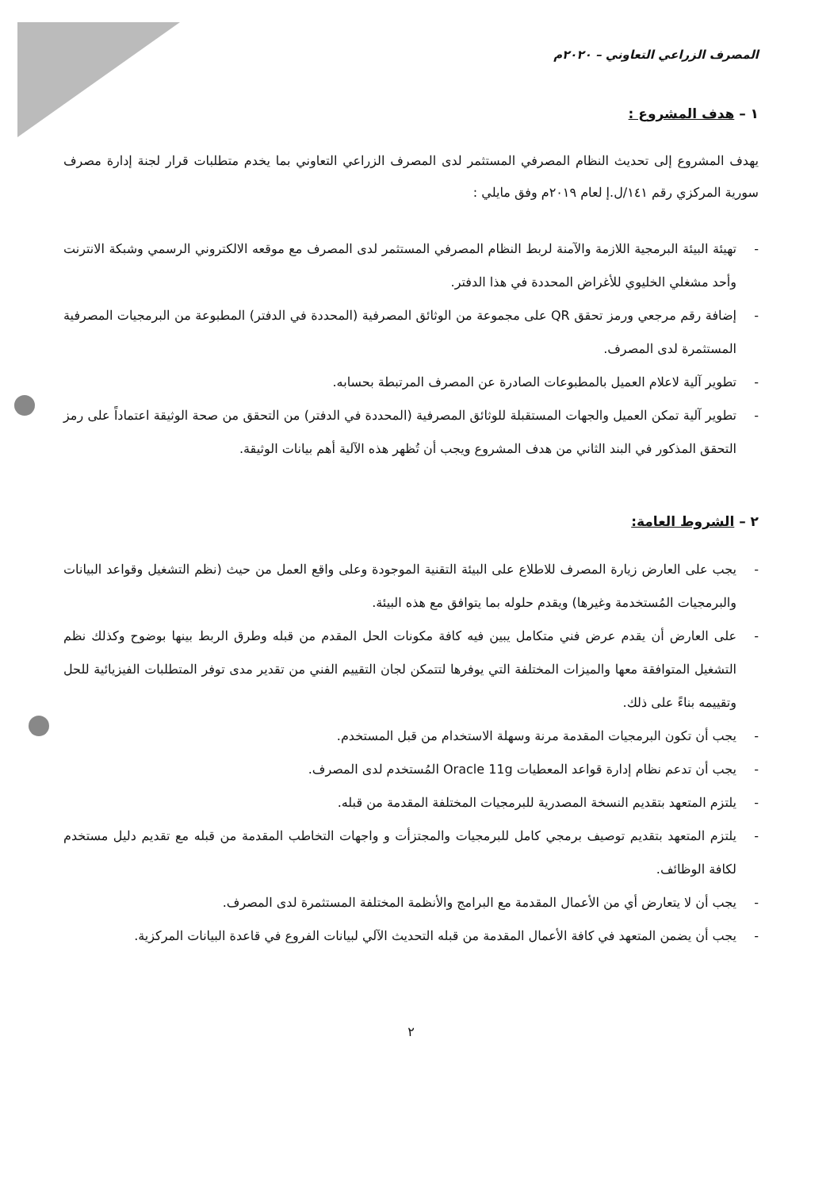المصرف الزراعي التعاوني – ٢٠٢٠م
١ – هدف المشروع :
يهدف المشروع إلى تحديث النظام المصرفي المستثمر لدى المصرف الزراعي التعاوني بما يخدم متطلبات قرار لجنة إدارة مصرف سورية المركزي رقم ١٤١/ل.إ لعام ٢٠١٩م وفق مايلي :
- تهيئة البيئة البرمجية اللازمة والآمنة لربط النظام المصرفي المستثمر لدى المصرف مع موقعه الالكتروني الرسمي وشبكة الانترنت وأحد مشغلي الخليوي للأغراض المحددة في هذا الدفتر.
- إضافة رقم مرجعي ورمز تحقق QR على مجموعة من الوثائق المصرفية (المحددة في الدفتر) المطبوعة من البرمجيات المصرفية المستثمرة لدى المصرف.
- تطوير آلية لاعلام العميل بالمطبوعات الصادرة عن المصرف المرتبطة بحسابه.
- تطوير آلية تمكن العميل والجهات المستقبلة للوثائق المصرفية (المحددة في الدفتر) من التحقق من صحة الوثيقة اعتماداً على رمز التحقق المذكور في البند الثاني من هدف المشروع ويجب أن تُظهر هذه الآلية أهم بيانات الوثيقة.
٢ – الشروط العامة:
- يجب على العارض زيارة المصرف للاطلاع على البيئة التقنية الموجودة وعلى واقع العمل من حيث (نظم التشغيل وقواعد البيانات والبرمجيات المُستخدمة وغيرها) ويقدم حلوله بما يتوافق مع هذه البيئة.
- على العارض أن يقدم عرض فني متكامل يبين فيه كافة مكونات الحل المقدم من قبله وطرق الربط بينها بوضوح وكذلك نظم التشغيل المتوافقة معها والميزات المختلفة التي يوفرها لتتمكن لجان التقييم الفني من تقدير مدى توفر المتطلبات الفيزيائية للحل وتقييمه بناءً على ذلك.
- يجب أن تكون البرمجيات المقدمة مرنة وسهلة الاستخدام من قبل المستخدم.
- يجب أن تدعم نظام إدارة قواعد المعطيات Oracle 11g المُستخدم لدى المصرف.
- يلتزم المتعهد بتقديم النسخة المصدرية للبرمجيات المختلفة المقدمة من قبله.
- يلتزم المتعهد بتقديم توصيف برمجي كامل للبرمجيات والمجتزأت و واجهات التخاطب المقدمة من قبله مع تقديم دليل مستخدم لكافة الوظائف.
- يجب أن لا يتعارض أي من الأعمال المقدمة مع البرامج والأنظمة المختلفة المستثمرة لدى المصرف.
- يجب أن يضمن المتعهد في كافة الأعمال المقدمة من قبله التحديث الآلي لبيانات الفروع في قاعدة البيانات المركزية.
٢